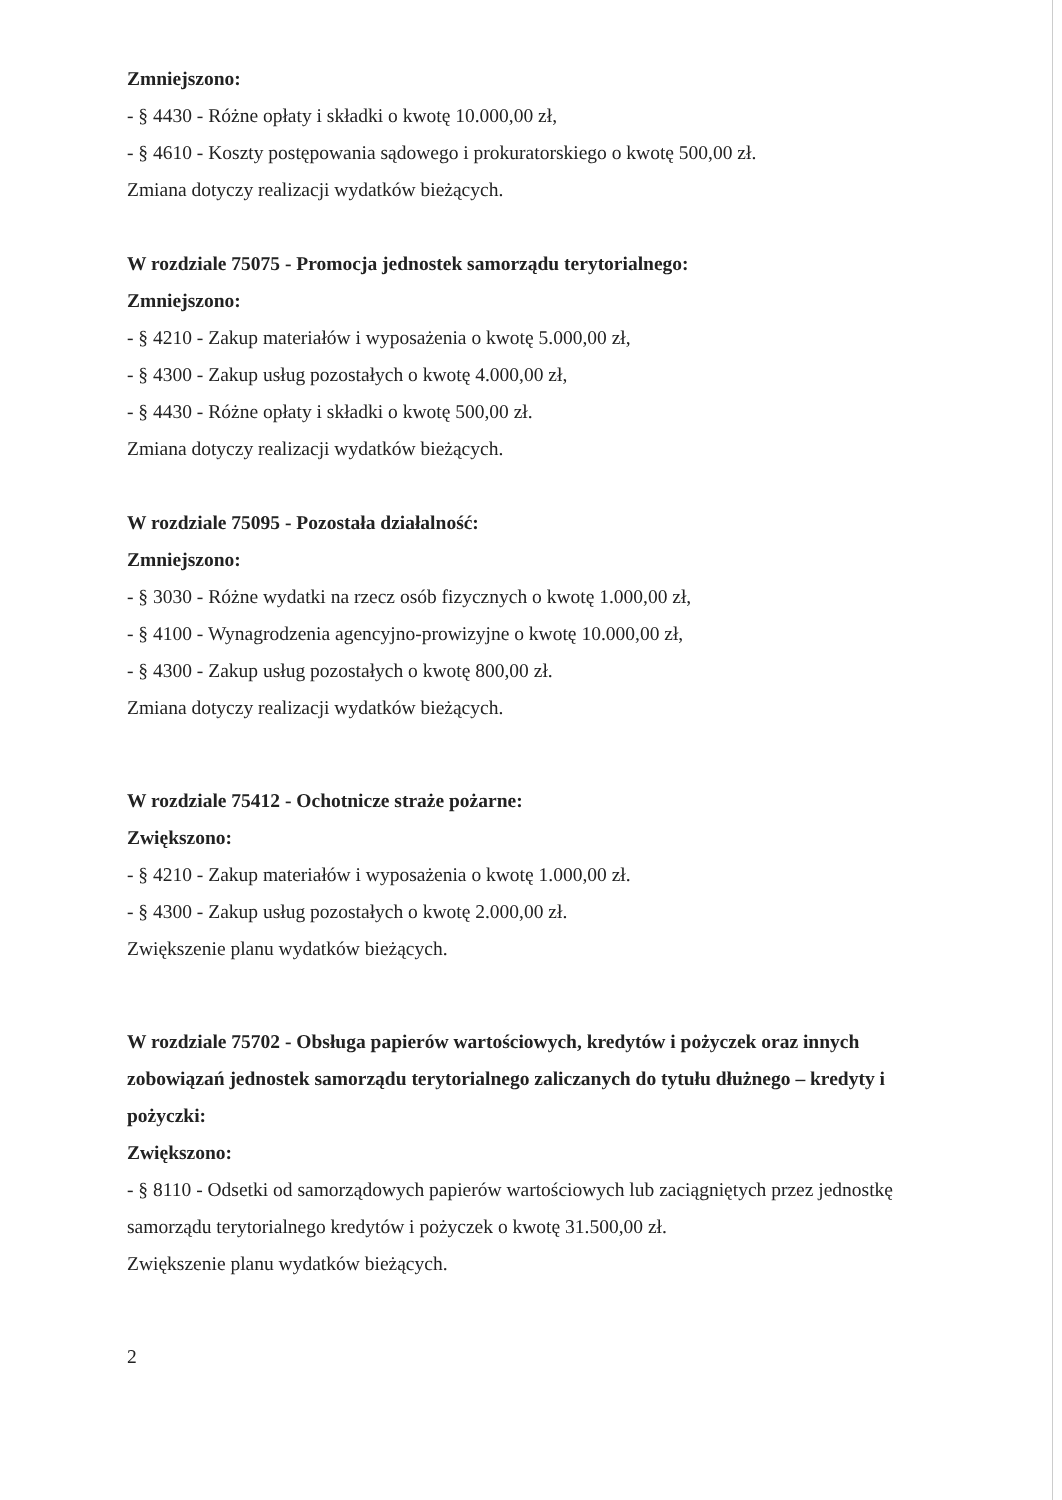Zmniejszono:
- § 4430 - Różne opłaty i składki o kwotę 10.000,00 zł,
- § 4610 - Koszty postępowania sądowego i prokuratorskiego o kwotę 500,00 zł.
Zmiana dotyczy realizacji wydatków bieżących.
W rozdziale 75075 - Promocja jednostek samorządu terytorialnego:
Zmniejszono:
- § 4210 - Zakup materiałów i wyposażenia o kwotę 5.000,00 zł,
- § 4300 - Zakup usług pozostałych o kwotę 4.000,00 zł,
- § 4430 - Różne opłaty i składki o kwotę 500,00 zł.
Zmiana dotyczy realizacji wydatków bieżących.
W rozdziale 75095 - Pozostała działalność:
Zmniejszono:
- § 3030 - Różne wydatki na rzecz osób fizycznych o kwotę 1.000,00 zł,
- § 4100 - Wynagrodzenia agencyjno-prowizyjne o kwotę 10.000,00 zł,
- § 4300 - Zakup usług pozostałych o kwotę 800,00 zł.
Zmiana dotyczy realizacji wydatków bieżących.
W rozdziale 75412 - Ochotnicze straże pożarne:
Zwiększono:
- § 4210 - Zakup materiałów i wyposażenia o kwotę 1.000,00 zł.
- § 4300 - Zakup usług pozostałych o kwotę 2.000,00 zł.
Zwiększenie planu wydatków bieżących.
W rozdziale 75702 - Obsługa papierów wartościowych, kredytów i pożyczek oraz innych zobowiązań jednostek samorządu terytorialnego zaliczanych do tytułu dłużnego – kredyty i pożyczki:
Zwiększono:
- § 8110 - Odsetki od samorządowych papierów wartościowych lub zaciągniętych przez jednostkę samorządu terytorialnego kredytów i pożyczek o kwotę 31.500,00 zł.
Zwiększenie planu wydatków bieżących.
2